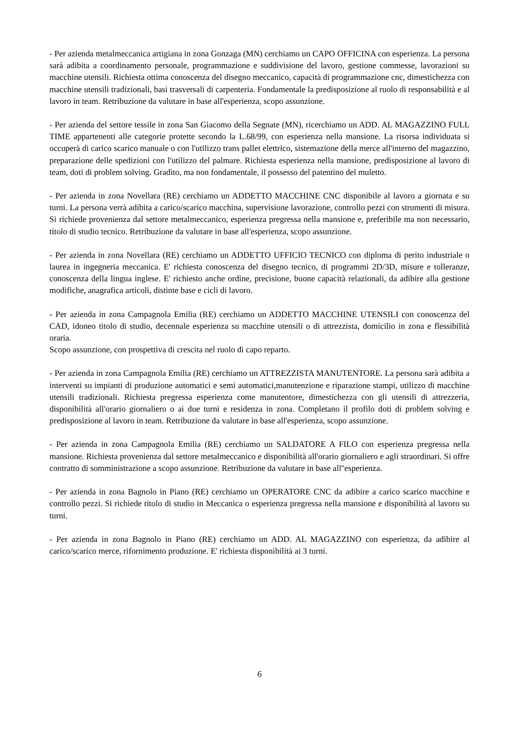- Per azienda metalmeccanica artigiana in zona Gonzaga (MN) cerchiamo un CAPO OFFICINA con esperienza. La persona sarà adibita a coordinamento personale, programmazione e suddivisione del lavoro, gestione commesse, lavorazioni su macchine utensili. Richiesta ottima conoscenza del disegno meccanico, capacità di programmazione cnc, dimestichezza con macchine utensili tradizionali, basi trasversali di carpenteria. Fondamentale la predisposizione al ruolo di responsabilità e al lavoro in team. Retribuzione da valutare in base all'esperienza, scopo assunzione.
- Per azienda del settore tessile in zona San Giacomo della Segnate (MN), ricerchiamo un ADD. AL MAGAZZINO FULL TIME appartenenti alle categorie protette secondo la L.68/99, con esperienza nella mansione. La risorsa individuata si occuperà di carico scarico manuale o con l'utilizzo trans pallet elettrico, sistemazione della merce all'interno del magazzino, preparazione delle spedizioni con l'utilizzo del palmare. Richiesta esperienza nella mansione, predisposizione al lavoro di team, doti di problem solving. Gradito, ma non fondamentale, il possesso del patentino del muletto.
- Per azienda in zona Novellara (RE) cerchiamo un ADDETTO MACCHINE CNC disponibile al lavoro a giornata e su turni. La persona verrà adibita a carico/scarico macchina, supervisione lavorazione, controllo pezzi con strumenti di misura. Si richiede provenienza dal settore metalmeccanico, esperienza pregressa nella mansione e, preferibile ma non necessario, titolo di studio tecnico. Retribuzione da valutare in base all'esperienza, scopo assunzione.
- Per azienda in zona Novellara (RE) cerchiamo un ADDETTO UFFICIO TECNICO con diploma di perito industriale o laurea in ingegneria meccanica. E' richiesta conoscenza del disegno tecnico, di programmi 2D/3D, misure e tolleranze, conoscenza della lingua inglese. E' richiesto anche ordine, precisione, buone capacità relazionali, da adibire alla gestione modifiche, anagrafica articoli, distinte base e cicli di lavoro.
- Per azienda in zona Campagnola Emilia (RE) cerchiamo un ADDETTO MACCHINE UTENSILI con conoscenza del CAD, idoneo titolo di studio, decennale esperienza su macchine utensili o di attrezzista, domicilio in zona e flessibilità oraria.
Scopo assunzione, con prospettiva di crescita nel ruolo di capo reparto.
- Per azienda in zona Campagnola Emilia (RE) cerchiamo un ATTREZZISTA MANUTENTORE. La persona sarà adibita a interventi su impianti di produzione automatici e semi automatici,manutenzione e riparazione stampi, utilizzo di macchine utensili tradizionali. Richiesta pregressa esperienza come manutentore, dimestichezza con gli utensili di attrezzeria, disponibilità all'orario giornaliero o ai due turni e residenza in zona. Completano il profilo doti di problem solving e predisposizione al lavoro in team. Retribuzione da valutare in base all'esperienza, scopo assunzione.
- Per azienda in zona Campagnola Emilia (RE) cerchiamo un SALDATORE A FILO con esperienza pregressa nella mansione. Richiesta provenienza dal settore metalmeccanico e disponibilità all'orario giornaliero e agli straordinari. Si offre contratto di somministrazione a scopo assunzione. Retribuzione da valutare in base all''esperienza.
- Per azienda in zona Bagnolo in Piano (RE) cerchiamo un OPERATORE CNC da adibire a carico scarico macchine e controllo pezzi. Si richiede titolo di studio in Meccanica o esperienza pregressa nella mansione e disponibilità al lavoro su turni.
- Per azienda in zona Bagnolo in Piano (RE) cerchiamo un ADD. AL MAGAZZINO con esperienza, da adibire al carico/scarico merce, rifornimento produzione. E' richiesta disponibilità ai 3 turni.
6